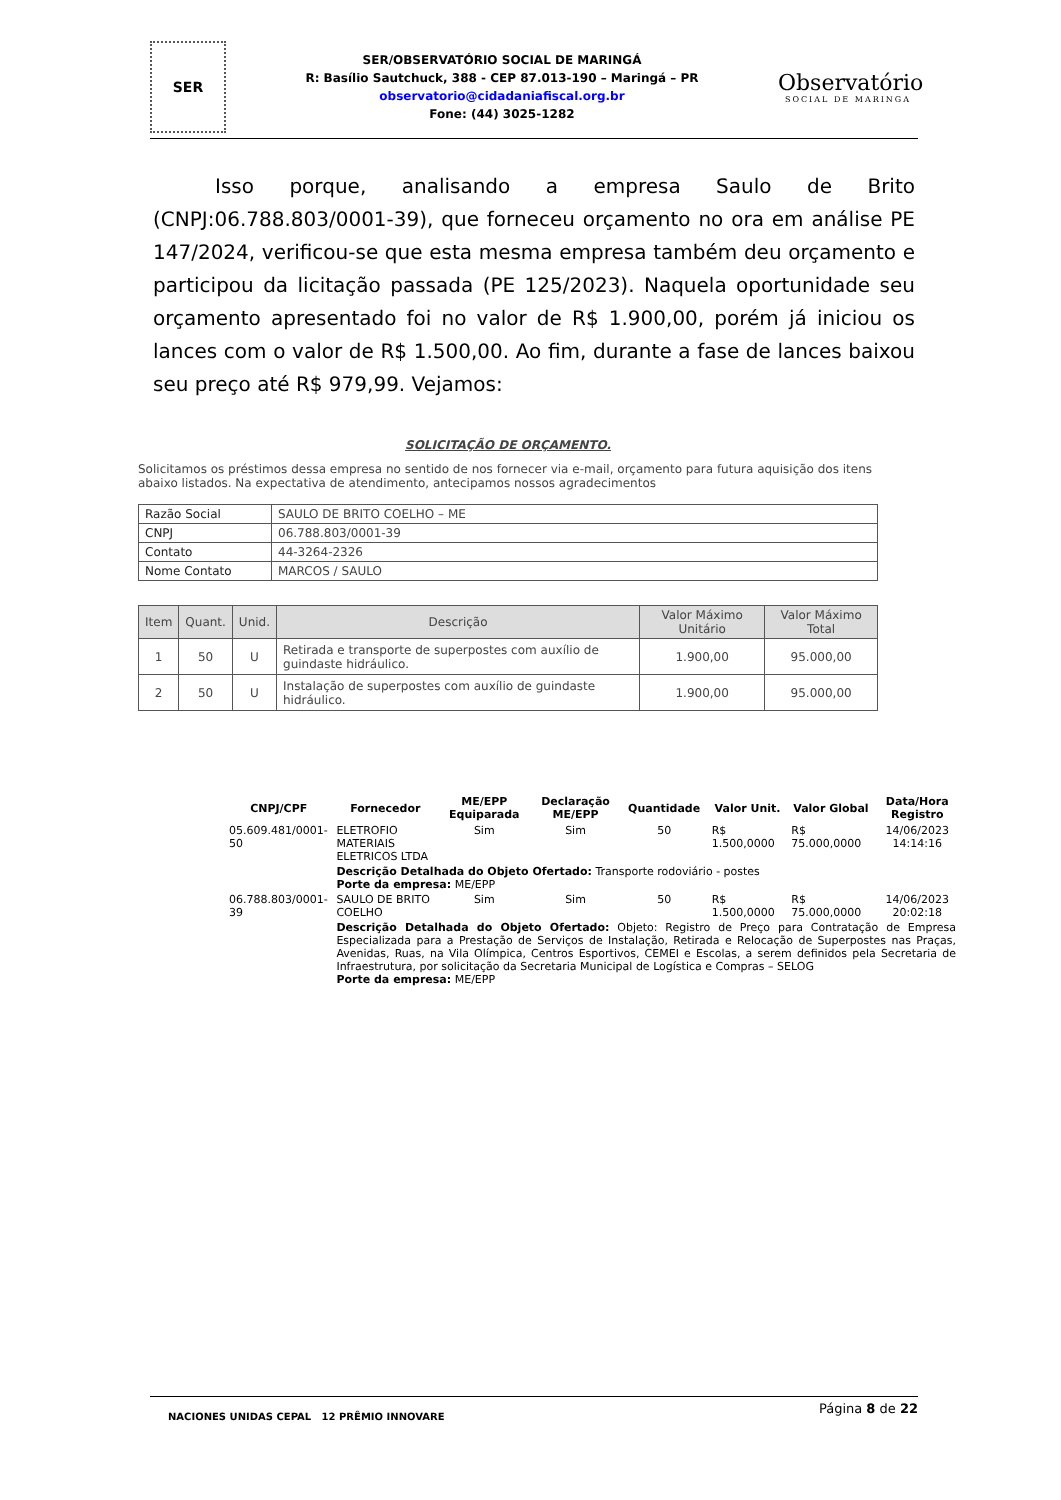SER
SER/OBSERVATÓRIO SOCIAL DE MARINGÁ
R: Basílio Sautchuck, 388 - CEP 87.013-190 – Maringá – PR
observatorio@cidadaniafiscal.org.br
Fone: (44) 3025-1282
Observatório
SOCIAL DE MARINGA
Isso porque, analisando a empresa Saulo de Brito (CNPJ:06.788.803/0001-39), que forneceu orçamento no ora em análise PE 147/2024, verificou-se que esta mesma empresa também deu orçamento e participou da licitação passada (PE 125/2023). Naquela oportunidade seu orçamento apresentado foi no valor de R$ 1.900,00, porém já iniciou os lances com o valor de R$ 1.500,00. Ao fim, durante a fase de lances baixou seu preço até R$ 979,99. Vejamos:
SOLICITAÇÃO DE ORÇAMENTO.
Solicitamos os préstimos dessa empresa no sentido de nos fornecer via e-mail, orçamento para futura aquisição dos itens abaixo listados. Na expectativa de atendimento, antecipamos nossos agradecimentos
| Razão Social | SAULO DE BRITO COELHO – ME |
| CNPJ | 06.788.803/0001-39 |
| Contato | 44-3264-2326 |
| Nome Contato | MARCOS / SAULO |
| Item | Quant. | Unid. | Descrição | Valor Máximo Unitário | Valor Máximo Total |
| --- | --- | --- | --- | --- | --- |
| 1 | 50 | U | Retirada e transporte de superpostes com auxílio de guindaste hidráulico. | 1.900,00 | 95.000,00 |
| 2 | 50 | U | Instalação de superpostes com auxílio de guindaste hidráulico. | 1.900,00 | 95.000,00 |
| CNPJ/CPF | Fornecedor | ME/EPP Equiparada | Declaração ME/EPP | Quantidade | Valor Unit. | Valor Global | Data/Hora Registro |
| --- | --- | --- | --- | --- | --- | --- | --- |
| 05.609.481/0001-50 | ELETROFIO MATERIAIS ELETRICOS LTDA | Sim | Sim | 50 | R$ 1.500,0000 | R$ 75.000,0000 | 14/06/2023 14:14:16 |
| | Descrição Detalhada do Objeto Ofertado: Transporte rodoviário - postes Porte da empresa: ME/EPP | | | | | | |
| 06.788.803/0001-39 | SAULO DE BRITO COELHO | Sim | Sim | 50 | R$ 1.500,0000 | R$ 75.000,0000 | 14/06/2023 20:02:18 |
| | Descrição Detalhada do Objeto Ofertado: Objeto: Registro de Preço para Contratação de Empresa Especializada para a Prestação de Serviços de Instalação, Retirada e Relocação de Superpostes nas Praças, Avenidas, Ruas, na Vila Olímpica, Centros Esportivos, CEMEI e Escolas, a serem definidos pela Secretaria de Infraestrutura, por solicitação da Secretaria Municipal de Logística e Compras – SELOG Porte da empresa: ME/EPP | | | | | | |
NACIONES UNIDAS CEPAL 12 PRÊMIO INNOVARE
Página 8 de 22